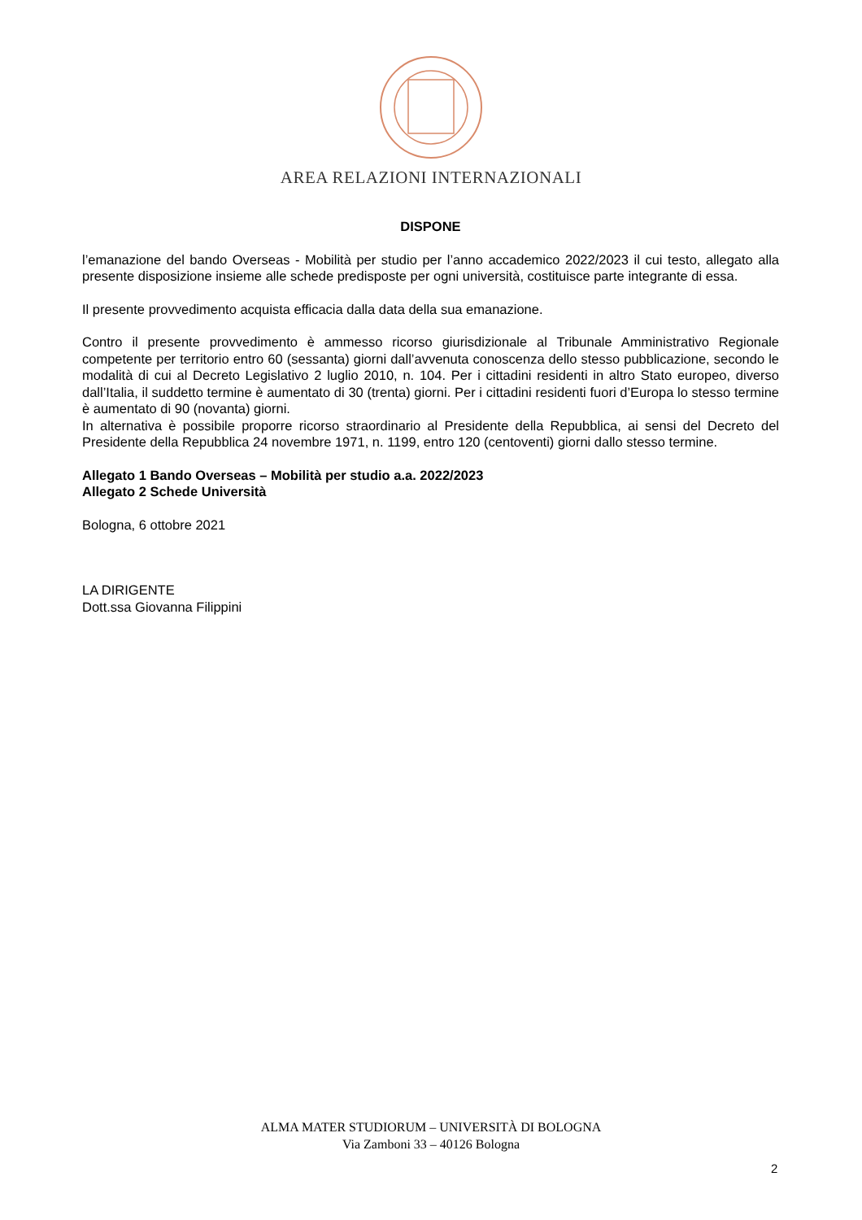AREA RELAZIONI INTERNAZIONALI
DISPONE
l’emanazione del bando Overseas - Mobilità per studio per l’anno accademico 2022/2023 il cui testo, allegato alla presente disposizione insieme alle schede predisposte per ogni università, costituisce parte integrante di essa.
Il presente provvedimento acquista efficacia dalla data della sua emanazione.
Contro il presente provvedimento è ammesso ricorso giurisdizionale al Tribunale Amministrativo Regionale competente per territorio entro 60 (sessanta) giorni dall’avvenuta conoscenza dello stesso pubblicazione, secondo le modalità di cui al Decreto Legislativo 2 luglio 2010, n. 104. Per i cittadini residenti in altro Stato europeo, diverso dall’Italia, il suddetto termine è aumentato di 30 (trenta) giorni. Per i cittadini residenti fuori d’Europa lo stesso termine è aumentato di 90 (novanta) giorni.
In alternativa è possibile proporre ricorso straordinario al Presidente della Repubblica, ai sensi del Decreto del Presidente della Repubblica 24 novembre 1971, n. 1199, entro 120 (centoventi) giorni dallo stesso termine.
Allegato 1 Bando Overseas – Mobilità per studio a.a. 2022/2023
Allegato 2 Schede Università
Bologna, 6 ottobre 2021
LA DIRIGENTE
Dott.ssa Giovanna Filippini
ALMA MATER STUDIORUM – UNIVERSITÀ DI BOLOGNA
Via Zamboni 33 – 40126 Bologna
2